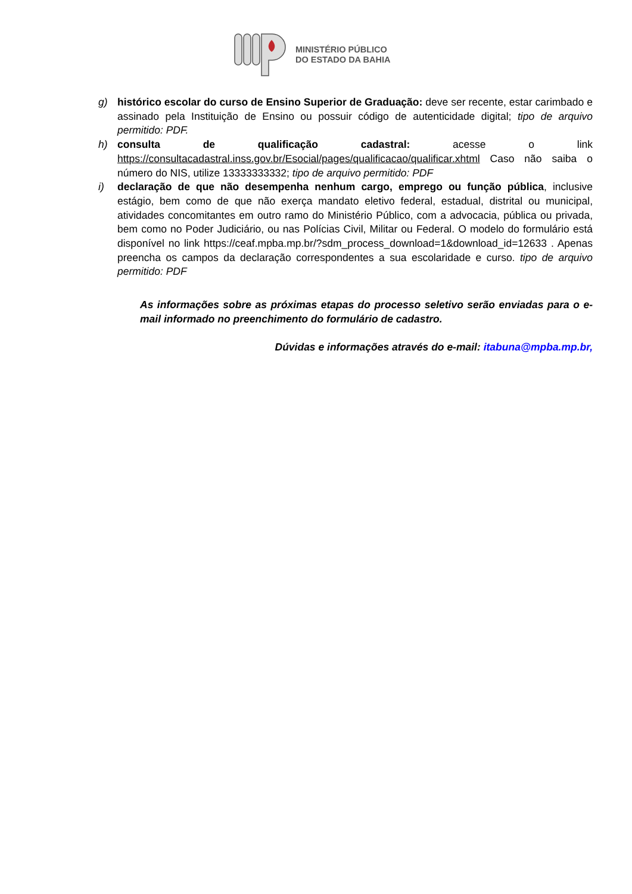MINISTÉRIO PÚBLICO
DO ESTADO DA BAHIA
g) histórico escolar do curso de Ensino Superior de Graduação: deve ser recente, estar carimbado e assinado pela Instituição de Ensino ou possuir código de autenticidade digital; tipo de arquivo permitido: PDF.
h) consulta de qualificação cadastral: acesse o link https://consultacadastral.inss.gov.br/Esocial/pages/qualificacao/qualificar.xhtml Caso não saiba o número do NIS, utilize 13333333332; tipo de arquivo permitido: PDF
i) declaração de que não desempenha nenhum cargo, emprego ou função pública, inclusive estágio, bem como de que não exerça mandato eletivo federal, estadual, distrital ou municipal, atividades concomitantes em outro ramo do Ministério Público, com a advocacia, pública ou privada, bem como no Poder Judiciário, ou nas Polícias Civil, Militar ou Federal. O modelo do formulário está disponível no link https://ceaf.mpba.mp.br/?sdm_process_download=1&download_id=12633 . Apenas preencha os campos da declaração correspondentes a sua escolaridade e curso. tipo de arquivo permitido: PDF
As informações sobre as próximas etapas do processo seletivo serão enviadas para o e-mail informado no preenchimento do formulário de cadastro.
Dúvidas e informações através do e-mail: itabuna@mpba.mp.br,